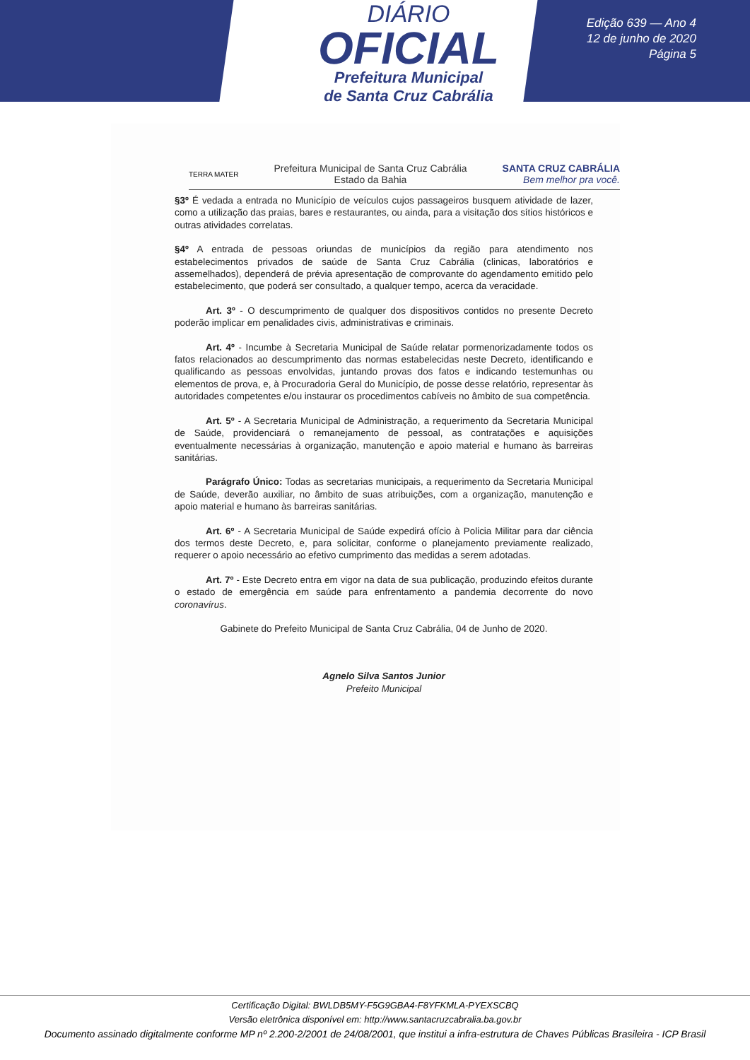DIÁRIO
OFICIAL
Prefeitura Municipal
de Santa Cruz Cabrália
Edição 639 — Ano 4
12 de junho de 2020
Página 5
TERRA MATER
Prefeitura Municipal de Santa Cruz Cabrália
Estado da Bahia
SANTA CRUZ CABRÁLIA
Bem melhor pra você.
§3º É vedada a entrada no Município de veículos cujos passageiros busquem atividade de lazer, como a utilização das praias, bares e restaurantes, ou ainda, para a visitação dos sítios históricos e outras atividades correlatas.
§4º A entrada de pessoas oriundas de municípios da região para atendimento nos estabelecimentos privados de saúde de Santa Cruz Cabrália (clinicas, laboratórios e assemelhados), dependerá de prévia apresentação de comprovante do agendamento emitido pelo estabelecimento, que poderá ser consultado, a qualquer tempo, acerca da veracidade.
Art. 3º - O descumprimento de qualquer dos dispositivos contidos no presente Decreto poderão implicar em penalidades civis, administrativas e criminais.
Art. 4º - Incumbe à Secretaria Municipal de Saúde relatar pormenorizadamente todos os fatos relacionados ao descumprimento das normas estabelecidas neste Decreto, identificando e qualificando as pessoas envolvidas, juntando provas dos fatos e indicando testemunhas ou elementos de prova, e, à Procuradoria Geral do Município, de posse desse relatório, representar às autoridades competentes e/ou instaurar os procedimentos cabíveis no âmbito de sua competência.
Art. 5º - A Secretaria Municipal de Administração, a requerimento da Secretaria Municipal de Saúde, providenciará o remanejamento de pessoal, as contratações e aquisições eventualmente necessárias à organização, manutenção e apoio material e humano às barreiras sanitárias.
Parágrafo Único: Todas as secretarias municipais, a requerimento da Secretaria Municipal de Saúde, deverão auxiliar, no âmbito de suas atribuições, com a organização, manutenção e apoio material e humano às barreiras sanitárias.
Art. 6º - A Secretaria Municipal de Saúde expedirá ofício à Policia Militar para dar ciência dos termos deste Decreto, e, para solicitar, conforme o planejamento previamente realizado, requerer o apoio necessário ao efetivo cumprimento das medidas a serem adotadas.
Art. 7º - Este Decreto entra em vigor na data de sua publicação, produzindo efeitos durante o estado de emergência em saúde para enfrentamento a pandemia decorrente do novo coronavírus.
Gabinete do Prefeito Municipal de Santa Cruz Cabrália, 04 de Junho de 2020.
Agnelo Silva Santos Junior
Prefeito Municipal
Certificação Digital: BWLDB5MY-F5G9GBA4-F8YFKMLA-PYEXSCBQ
Versão eletrônica disponível em: http://www.santacruzcabralia.ba.gov.br
Documento assinado digitalmente conforme MP nº 2.200-2/2001 de 24/08/2001, que institui a infra-estrutura de Chaves Públicas Brasileira - ICP Brasil